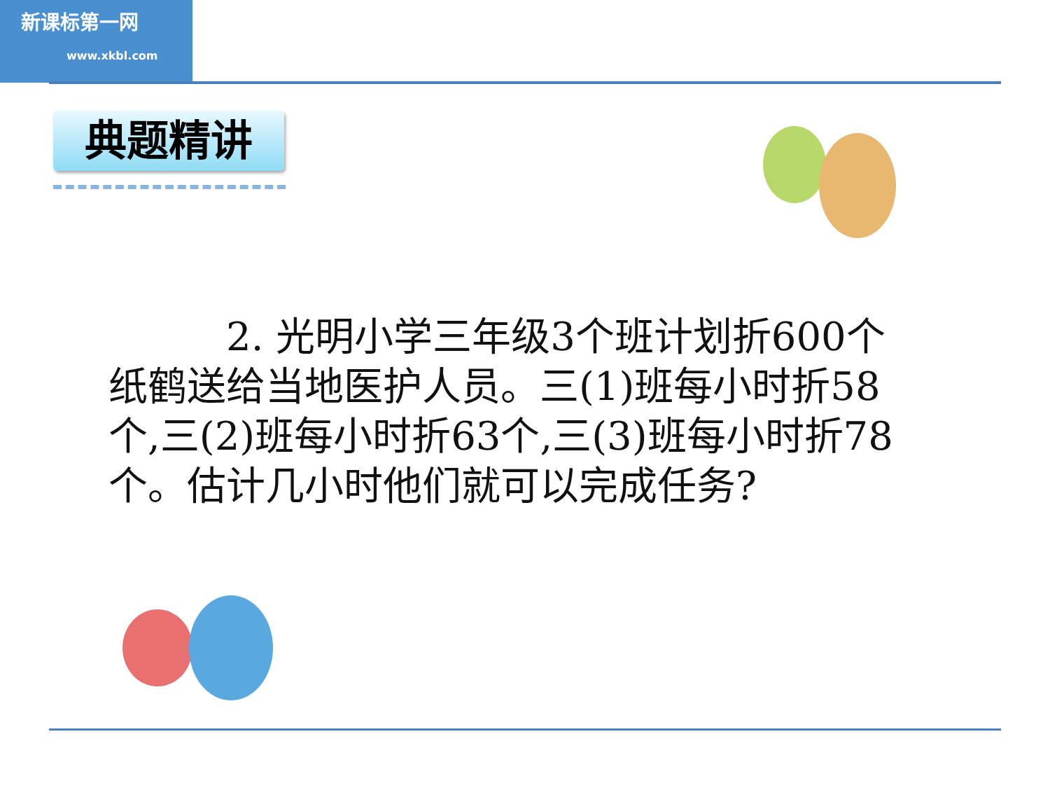新课标第一网
www.xkbl.com
典题精讲
　　　2. 光明小学三年级3个班计划折600个纸鹤送给当地医护人员。三(1)班每小时折58个,三(2)班每小时折63个,三(3)班每小时折78个。估计几小时他们就可以完成任务?